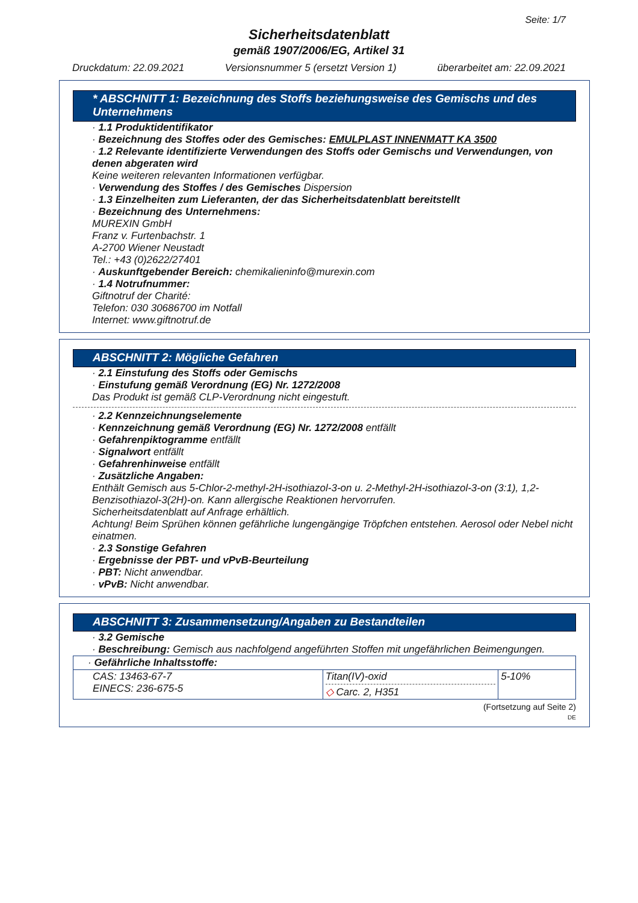Seite: 1/7
Sicherheitsdatenblatt
gemäß 1907/2006/EG, Artikel 31
Druckdatum: 22.09.2021 Versionsnummer 5 (ersetzt Version 1) überarbeitet am: 22.09.2021
* ABSCHNITT 1: Bezeichnung des Stoffs beziehungsweise des Gemischs und des Unternehmens
· 1.1 Produktidentifikator
· Bezeichnung des Stoffes oder des Gemisches: EMULPLAST INNENMATT KA 3500
· 1.2 Relevante identifizierte Verwendungen des Stoffs oder Gemischs und Verwendungen, von denen abgeraten wird
Keine weiteren relevanten Informationen verfügbar.
· Verwendung des Stoffes / des Gemisches Dispersion
· 1.3 Einzelheiten zum Lieferanten, der das Sicherheitsdatenblatt bereitstellt
· Bezeichnung des Unternehmens:
MUREXIN GmbH
Franz v. Furtenbachstr. 1
A-2700 Wiener Neustadt
Tel.: +43 (0)2622/27401
· Auskunftgebender Bereich: chemikalieninfo@murexin.com
· 1.4 Notrufnummer:
Giftnotruf der Charité:
Telefon: 030 30686700 im Notfall
Internet: www.giftnotruf.de
ABSCHNITT 2: Mögliche Gefahren
· 2.1 Einstufung des Stoffs oder Gemischs
· Einstufung gemäß Verordnung (EG) Nr. 1272/2008
Das Produkt ist gemäß CLP-Verordnung nicht eingestuft.
· 2.2 Kennzeichnungselemente
· Kennzeichnung gemäß Verordnung (EG) Nr. 1272/2008 entfällt
· Gefahrenpiktogramme entfällt
· Signalwort entfällt
· Gefahrenhinweise entfällt
· Zusätzliche Angaben:
Enthält Gemisch aus 5-Chlor-2-methyl-2H-isothiazol-3-on u. 2-Methyl-2H-isothiazol-3-on (3:1), 1,2-Benzisothiazol-3(2H)-on. Kann allergische Reaktionen hervorrufen.
Sicherheitsdatenblatt auf Anfrage erhältlich.
Achtung! Beim Sprühen können gefährliche lungengängige Tröpfchen entstehen. Aerosol oder Nebel nicht einatmen.
· 2.3 Sonstige Gefahren
· Ergebnisse der PBT- und vPvB-Beurteilung
· PBT: Nicht anwendbar.
· vPvB: Nicht anwendbar.
ABSCHNITT 3: Zusammensetzung/Angaben zu Bestandteilen
· 3.2 Gemische
· Beschreibung: Gemisch aus nachfolgend angeführten Stoffen mit ungefährlichen Beimengungen.
| · Gefährliche Inhaltsstoffe: | | |
| CAS: 13463-67-7 EINECS: 236-675-5 | Titan(IV)-oxid ◇ Carc. 2, H351 | 5-10% |
(Fortsetzung auf Seite 2)
DE